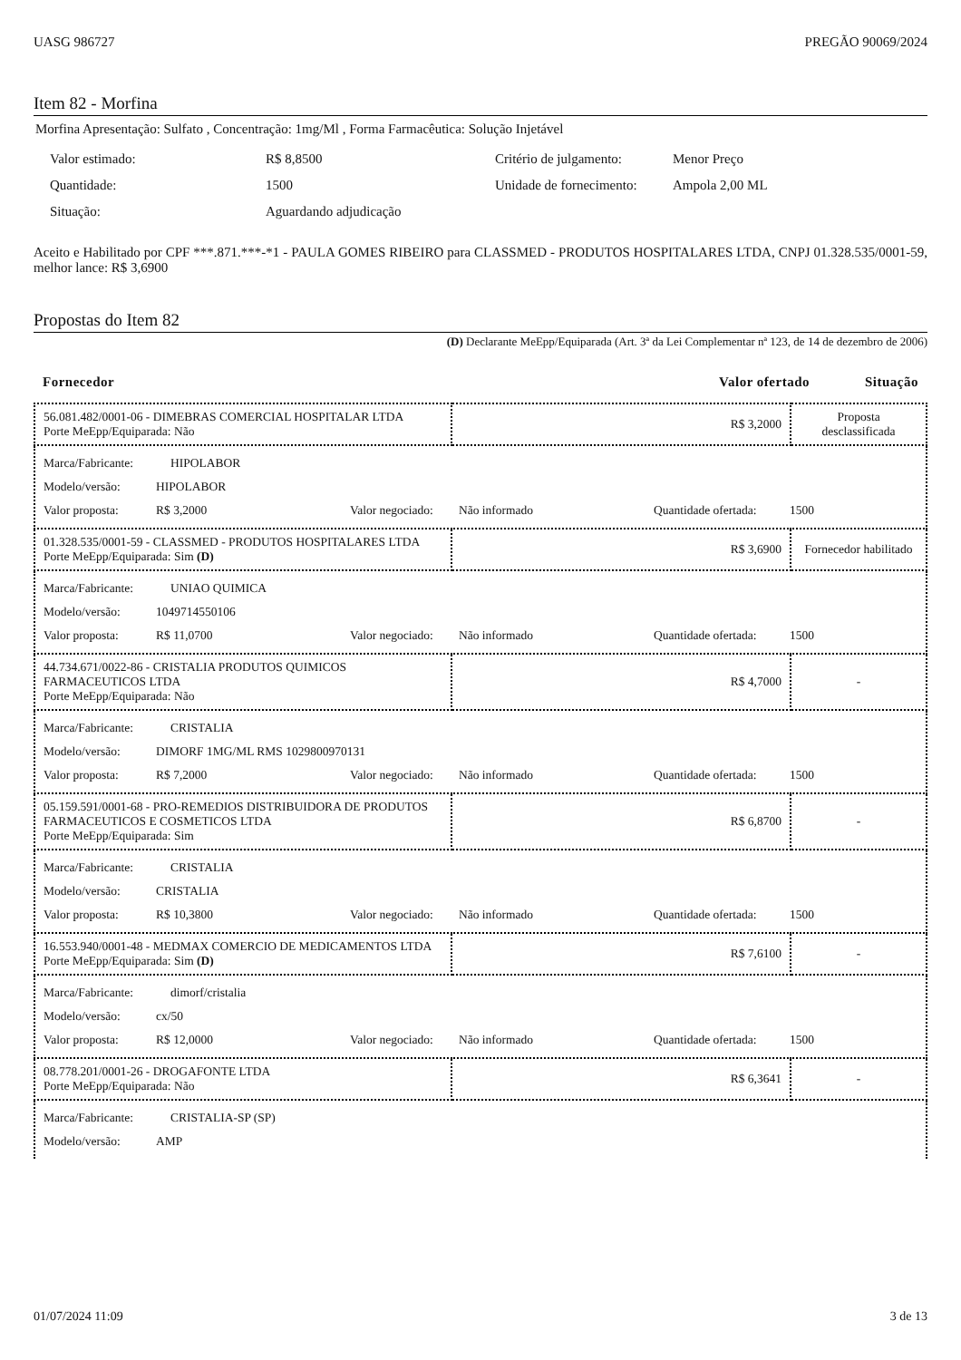UASG 986727 PREGÃO 90069/2024
Item 82 - Morfina
Morfina Apresentação: Sulfato , Concentração: 1mg/Ml , Forma Farmacêutica: Solução Injetável
| Valor estimado: | R$ 8,8500 | Critério de julgamento: | Menor Preço |
| Quantidade: | 1500 | Unidade de fornecimento: | Ampola 2,00 ML |
| Situação: | Aguardando adjudicação | | |
Aceito e Habilitado por CPF ***.871.***-*1 - PAULA GOMES RIBEIRO para CLASSMED - PRODUTOS HOSPITALARES LTDA, CNPJ 01.328.535/0001-59, melhor lance: R$ 3,6900
Propostas do Item 82
(D) Declarante MeEpp/Equiparada (Art. 3ª da Lei Complementar nª 123, de 14 de dezembro de 2006)
Fornecedor Valor ofertado Situação
| 56.081.482/0001-06 - DIMEBRAS COMERCIAL HOSPITALAR LTDA Porte MeEpp/Equiparada: Não | R$ 3,2000 | Proposta desclassificada |
| Marca/Fabricante: HIPOLABOR Modelo/versão: HIPOLABOR Valor proposta: R$ 3,2000 Valor negociado: Não informado Quantidade ofertada: 1500 | | |
| 01.328.535/0001-59 - CLASSMED - PRODUTOS HOSPITALARES LTDA Porte MeEpp/Equiparada: Sim (D) | R$ 3,6900 | Fornecedor habilitado |
| Marca/Fabricante: UNIAO QUIMICA Modelo/versão: 1049714550106 Valor proposta: R$ 11,0700 Valor negociado: Não informado Quantidade ofertada: 1500 | | |
| 44.734.671/0022-86 - CRISTALIA PRODUTOS QUIMICOS FARMACEUTICOS LTDA Porte MeEpp/Equiparada: Não | R$ 4,7000 | - |
| Marca/Fabricante: CRISTALIA Modelo/versão: DIMORF 1MG/ML RMS 1029800970131 Valor proposta: R$ 7,2000 Valor negociado: Não informado Quantidade ofertada: 1500 | | |
| 05.159.591/0001-68 - PRO-REMEDIOS DISTRIBUIDORA DE PRODUTOS FARMACEUTICOS E COSMETICOS LTDA Porte MeEpp/Equiparada: Sim | R$ 6,8700 | - |
| Marca/Fabricante: CRISTALIA Modelo/versão: CRISTALIA Valor proposta: R$ 10,3800 Valor negociado: Não informado Quantidade ofertada: 1500 | | |
| 16.553.940/0001-48 - MEDMAX COMERCIO DE MEDICAMENTOS LTDA Porte MeEpp/Equiparada: Sim (D) | R$ 7,6100 | - |
| Marca/Fabricante: dimorf/cristalia Modelo/versão: cx/50 Valor proposta: R$ 12,0000 Valor negociado: Não informado Quantidade ofertada: 1500 | | |
| 08.778.201/0001-26 - DROGAFONTE LTDA Porte MeEpp/Equiparada: Não | R$ 6,3641 | - |
| Marca/Fabricante: CRISTALIA-SP (SP) Modelo/versão: AMP | | |
01/07/2024 11:09 3 de 13